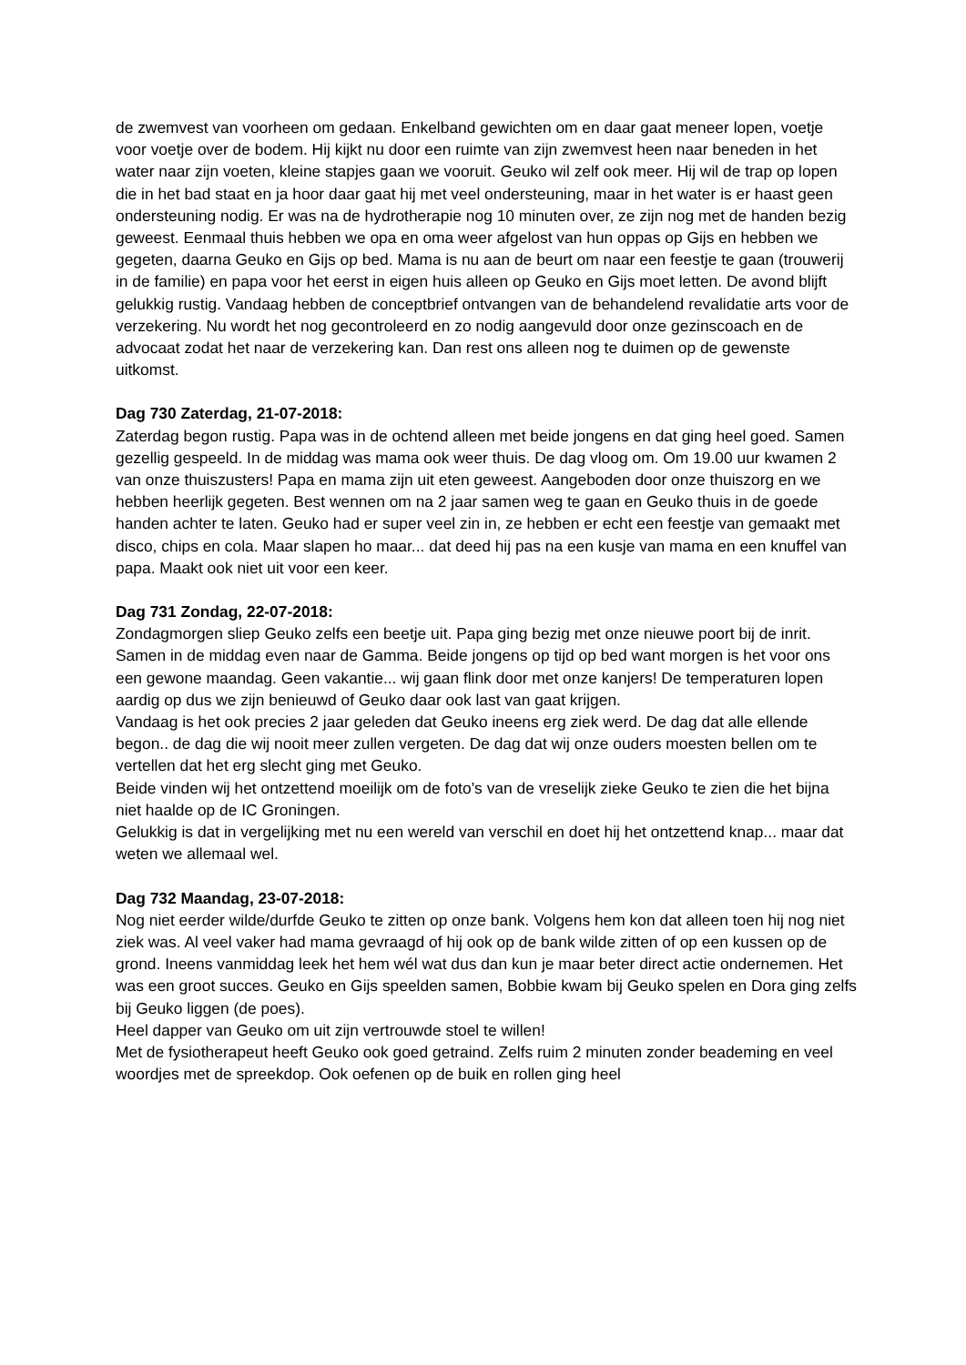de zwemvest van voorheen om gedaan. Enkelband gewichten om en daar gaat meneer lopen, voetje voor voetje over de bodem. Hij kijkt nu door een ruimte van zijn zwemvest heen naar beneden in het water naar zijn voeten, kleine stapjes gaan we vooruit. Geuko wil zelf ook meer. Hij wil de trap op lopen die in het bad staat en ja hoor daar gaat hij met veel ondersteuning, maar in het water is er haast geen ondersteuning nodig. Er was na de hydrotherapie nog 10 minuten over, ze zijn nog met de handen bezig geweest. Eenmaal thuis hebben we opa en oma weer afgelost van hun oppas op Gijs en hebben we gegeten, daarna Geuko en Gijs op bed. Mama is nu aan de beurt om naar een feestje te gaan (trouwerij in de familie) en papa voor het eerst in eigen huis alleen op Geuko en Gijs moet letten. De avond blijft gelukkig rustig. Vandaag hebben de conceptbrief ontvangen van de behandelend revalidatie arts voor de verzekering. Nu wordt het nog gecontroleerd en zo nodig aangevuld door onze gezinscoach en de advocaat zodat het naar de verzekering kan. Dan rest ons alleen nog te duimen op de gewenste uitkomst.
Dag 730 Zaterdag, 21-07-2018:
Zaterdag begon rustig. Papa was in de ochtend alleen met beide jongens en dat ging heel goed. Samen gezellig gespeeld. In de middag was mama ook weer thuis. De dag vloog om. Om 19.00 uur kwamen 2 van onze thuiszusters! Papa en mama zijn uit eten geweest. Aangeboden door onze thuiszorg en we hebben heerlijk gegeten. Best wennen om na 2 jaar samen weg te gaan en Geuko thuis in de goede handen achter te laten. Geuko had er super veel zin in, ze hebben er echt een feestje van gemaakt met disco, chips en cola. Maar slapen ho maar... dat deed hij pas na een kusje van mama en een knuffel van papa. Maakt ook niet uit voor een keer.
Dag 731 Zondag, 22-07-2018:
Zondagmorgen sliep Geuko zelfs een beetje uit. Papa ging bezig met onze nieuwe poort bij de inrit. Samen in de middag even naar de Gamma. Beide jongens op tijd op bed want morgen is het voor ons een gewone maandag. Geen vakantie... wij gaan flink door met onze kanjers! De temperaturen lopen aardig op dus we zijn benieuwd of Geuko daar ook last van gaat krijgen.
Vandaag is het ook precies 2 jaar geleden dat Geuko ineens erg ziek werd. De dag dat alle ellende begon.. de dag die wij nooit meer zullen vergeten. De dag dat wij onze ouders moesten bellen om te vertellen dat het erg slecht ging met Geuko.
Beide vinden wij het ontzettend moeilijk om de foto’s van de vreselijk zieke Geuko te zien die het bijna niet haalde op de IC Groningen.
Gelukkig is dat in vergelijking met nu een wereld van verschil en doet hij het ontzettend knap... maar dat weten we allemaal wel.
Dag 732 Maandag, 23-07-2018:
Nog niet eerder wilde/durfde Geuko te zitten op onze bank. Volgens hem kon dat alleen toen hij nog niet ziek was. Al veel vaker had mama gevraagd of hij ook op de bank wilde zitten of op een kussen op de grond. Ineens vanmiddag leek het hem wél wat dus dan kun je maar beter direct actie ondernemen. Het was een groot succes. Geuko en Gijs speelden samen, Bobbie kwam bij Geuko spelen en Dora ging zelfs bij Geuko liggen (de poes).
Heel dapper van Geuko om uit zijn vertrouwde stoel te willen!
Met de fysiotherapeut heeft Geuko ook goed getraind. Zelfs ruim 2 minuten zonder beademing en veel woordjes met de spreekdop. Ook oefenen op de buik en rollen ging heel